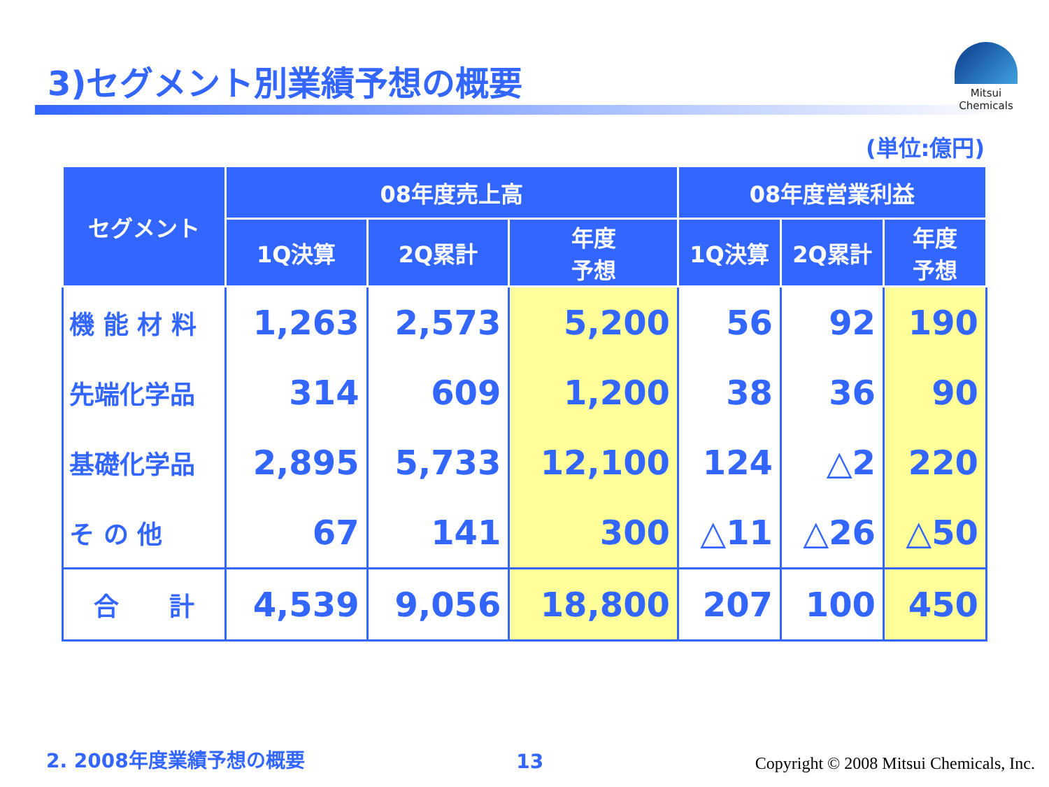3)セグメント別業績予想の概要
Mitsui Chemicals
(単位:億円)
| セグメント | 08年度売上高 | | | 08年度営業利益 | | |
| --- | --- | --- | --- | --- | --- | --- |
| | 1Q決算 | 2Q累計 | 年度 予想 | 1Q決算 | 2Q累計 | 年度 予想 |
| 機 能 材 料 | 1,263 | 2,573 | 5,200 | 56 | 92 | 190 |
| 先端化学品 | 314 | 609 | 1,200 | 38 | 36 | 90 |
| 基礎化学品 | 2,895 | 5,733 | 12,100 | 124 | △2 | 220 |
| そ の 他 | 67 | 141 | 300 | △11 | △26 | △50 |
| 合 計 | 4,539 | 9,056 | 18,800 | 207 | 100 | 450 |
2. 2008年度業績予想の概要 13 Copyright © 2008 Mitsui Chemicals, Inc.